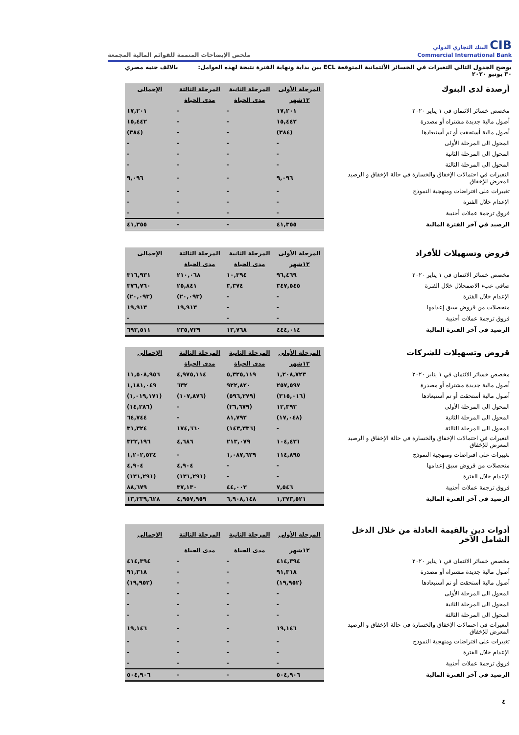CIB البنك التجاري الدولي
Commercial International Bank
ملخص الإيضاحات المتممة للقوائم المالية المجمعة
يوضح الجدول التالي التغيرات في الخسائر الأئتمانية المتوقعة ECL بين بداية ونهاية الفترة نتيجة لهذه العوامل: بالالف جنيه مصري
٣٠ يونيو ٢٠٢٠
| أرصدة لدى البنوك | المرحلة الأولى | المرحلة الثانية | المرحلة الثالثة | الإجمالى |
| | ١٢شهر | مدى الحياة | مدى الحياة | |
| مخصص خسائر الائتمان في ١ يناير ٢٠٢٠ | ١٧,٢٠١ | - | - | ١٧,٢٠١ |
| أصول مالية جديدة مشتراه أو مصدرة | ١٥,٤٤٢ | - | - | ١٥,٤٤٢ |
| أصول مالية أستحقت أو تم أستبعادها | (٣٨٤) | - | - | (٣٨٤) |
| المحول الى المرحلة الأولى | - | - | - | - |
| المحول الى المرحلة الثانية | - | - | - | - |
| المحول الى المرحلة الثالثة | - | - | - | - |
| التغيرات في احتمالات الإخفاق والخسارة في حالة الإخفاق و الرصيد المعرض للإخفاق | ٩,٠٩٦ | - | - | ٩,٠٩٦ |
| تغييرات على افتراضات ومنهجية النموذج | - | - | - | - |
| الإعدام خلال الفترة | - | - | - | - |
| فروق ترجمة عملات أجنبية | - | - | - | - |
| الرصيد في آخر الفترة المالية | ٤١,٣٥٥ | - | - | ٤١,٣٥٥ |
| قروض وتسهيلات للأفراد | المرحلة الأولى | المرحلة الثانية | المرحلة الثالثة | الإجمالى |
| | ١٢شهر | مدى الحياة | مدى الحياة | |
| مخصص خسائر الائتمان في ١ يناير ٢٠٢٠ | ٩٦,٤٦٩ | ١٠,٣٩٤ | ٢١٠,٠٦٨ | ٣١٦,٩٣١ |
| صافي عبء الاضمحلال خلال الفترة | ٣٤٧,٥٤٥ | ٣,٣٧٤ | ٢٥,٨٤١ | ٣٧٦,٧٦٠ |
| الإعدام خلال الفترة | - | - | (٢٠,٠٩٣) | (٢٠,٠٩٣) |
| متحصلات من قروض سبق إعدامها | - | - | ١٩,٩١٣ | ١٩,٩١٣ |
| فروق ترجمة عملات أجنبية | - | - | | - |
| الرصيد في آخر الفترة المالية | ٤٤٤,٠١٤ | ١٣,٧٦٨ | ٢٣٥,٧٢٩ | ٦٩٣,٥١١ |
| قروض وتسهيلات للشركات | المرحلة الأولى | المرحلة الثانية | المرحلة الثالثة | الإجمالى |
| | ١٢شهر | مدى الحياة | مدى الحياة | |
| مخصص خسائر الائتمان في ١ يناير ٢٠٢٠ | ١,٢٠٨,٧٢٣ | ٥,٣٢٥,١١٩ | ٤,٩٧٥,١١٤ | ١١,٥٠٨,٩٥٦ |
| أصول مالية جديدة مشتراه أو مصدرة | ٢٥٧,٥٩٧ | ٩٢٢,٨٢٠ | ٦٣٢ | ١,١٨١,٠٤٩ |
| أصول مالية أستحقت أو تم أستبعادها | (٣١٥,٠١٦) | (٥٩٦,٢٧٩) | (١٠٧,٨٧٦) | (١,٠١٩,١٧١) |
| المحول الى المرحلة الأولى | ١٢,٣٩٣ | (٢٦,٦٧٩) | - | (١٤,٢٨٦) |
| المحول الى المرحلة الثانية | (١٧,٠٤٨) | ٨١,٧٩٢ | - | ٦٤,٧٤٤ |
| المحول الى المرحلة الثالثة | - | (١٤٣,٣٣٦) | ١٧٤,٦٦٠ | ٣١,٣٢٤ |
| التغيرات في احتمالات الإخفاق والخسارة في حالة الإخفاق و الرصيد المعرض للإخفاق | ١٠٤,٤٣١ | ٢١٣,٠٧٩ | ٤,٦٨٦ | ٣٢٢,١٩٦ |
| تغييرات على افتراضات ومنهجية النموذج | ١١٤,٨٩٥ | ١,٠٨٧,٦٢٩ | - | ١,٢٠٢,٥٢٤ |
| متحصلات من قروض سبق إعدامها | - | - | ٤,٩٠٤ | ٤,٩٠٤ |
| الإعدام خلال الفترة | - | - | (١٣١,٢٩١) | (١٣١,٢٩١) |
| فروق ترجمة عملات أجنبية | ٧,٥٤٦ | ٤٤,٠٠٣ | ٣٧,١٣٠ | ٨٨,٦٧٩ |
| الرصيد في آخر الفترة المالية | ١,٣٧٣,٥٢١ | ٦,٩٠٨,١٤٨ | ٤,٩٥٧,٩٥٩ | ١٣,٢٣٩,٦٢٨ |
| أدوات دين بالقيمة العادلة من خلال الدخل الشامل الآخر | المرحلة الأولى | المرحلة الثانية | المرحلة الثالثة | الإجمالى |
| | ١٢شهر | مدى الحياة | مدى الحياة | |
| مخصص خسائر الائتمان في ١ يناير ٢٠٢٠ | ٤١٤,٣٩٤ | - | - | ٤١٤,٣٩٤ |
| أصول مالية جديدة مشتراه أو مصدرة | ٩١,٣١٨ | - | - | ٩١,٣١٨ |
| أصول مالية أستحقت أو تم أستبعادها | (١٩,٩٥٢) | - | - | (١٩,٩٥٢) |
| المحول الى المرحلة الأولى | - | - | - | - |
| المحول الى المرحلة الثانية | - | - | - | - |
| المحول الى المرحلة الثالثة | - | - | - | - |
| التغيرات في احتمالات الإخفاق والخسارة في حالة الإخفاق و الرصيد المعرض للإخفاق | ١٩,١٤٦ | - | - | ١٩,١٤٦ |
| تغييرات على افتراضات ومنهجية النموذج | - | - | - | - |
| الإعدام خلال الفترة | - | - | - | - |
| فروق ترجمة عملات أجنبية | - | - | - | - |
| الرصيد في آخر الفترة المالية | ٥٠٤,٩٠٦ | - | - | ٥٠٤,٩٠٦ |
٤